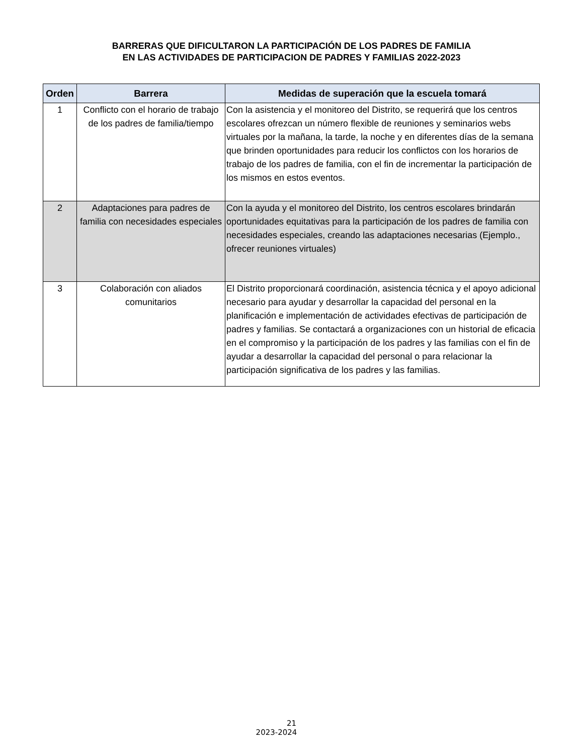BARRERAS QUE DIFICULTARON LA PARTICIPACIÓN DE LOS PADRES DE FAMILIA
EN LAS ACTIVIDADES DE PARTICIPACION DE PADRES Y FAMILIAS 2022-2023
| Orden | Barrera | Medidas de superación que la escuela tomará |
| --- | --- | --- |
| 1 | Conflicto con el horario de trabajo de los padres de familia/tiempo | Con la asistencia y el monitoreo del Distrito, se requerirá que los centros escolares ofrezcan un número flexible de reuniones y seminarios webs virtuales por la mañana, la tarde, la noche y en diferentes días de la semana que brinden oportunidades para reducir los conflictos con los horarios de trabajo de los padres de familia, con el fin de incrementar la participación de los mismos en estos eventos. |
| 2 | Adaptaciones para padres de familia con necesidades especiales | Con la ayuda y el monitoreo del Distrito, los centros escolares brindarán oportunidades equitativas para la participación de los padres de familia con necesidades especiales, creando las adaptaciones necesarias (Ejemplo., ofrecer reuniones virtuales) |
| 3 | Colaboración con aliados comunitarios | El Distrito proporcionará coordinación, asistencia técnica y el apoyo adicional necesario para ayudar y desarrollar la capacidad del personal en la planificación e implementación de actividades efectivas de participación de padres y familias. Se contactará a organizaciones con un historial de eficacia en el compromiso y la participación de los padres y las familias con el fin de ayudar a desarrollar la capacidad del personal o para relacionar la participación significativa de los padres y las familias. |
21
2023-2024